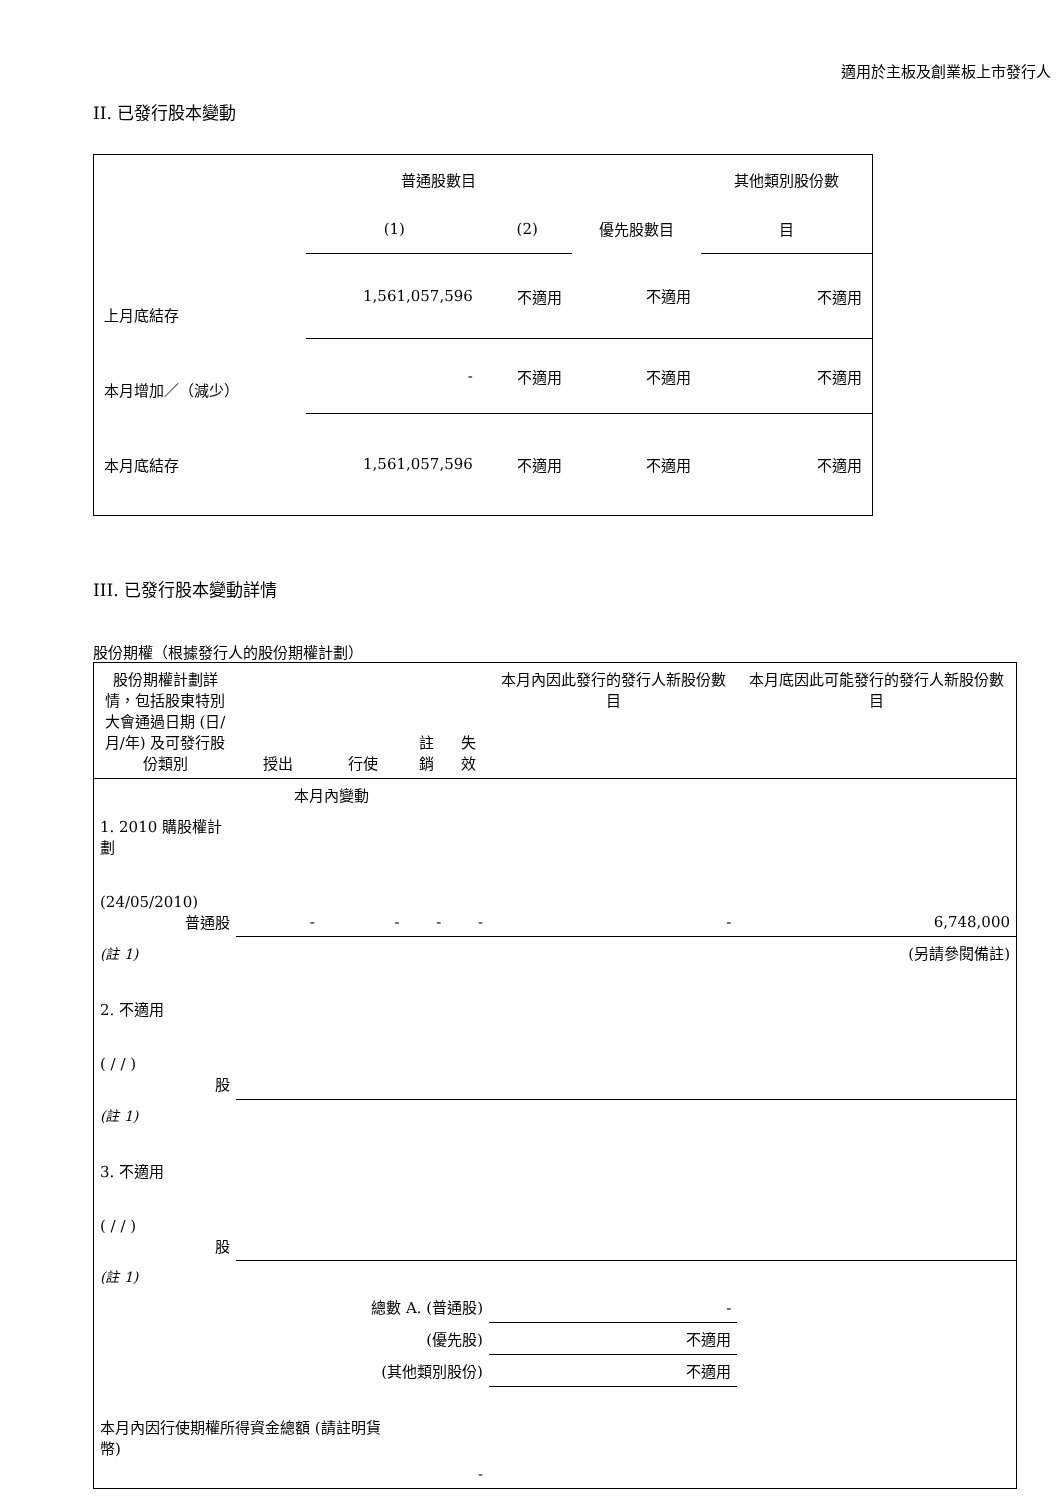適用於主板及創業板上市發行人
II. 已發行股本變動
| | 普通股數目 | | | 其他類別股份數 |
| | (1) | (2) | 優先股數目 | 目 |
| 上月底結存 | 1,561,057,596 | 不適用 | 不適用 | 不適用 |
| 本月增加／（減少） | - | 不適用 | 不適用 | 不適用 |
| 本月底結存 | 1,561,057,596 | 不適用 | 不適用 | 不適用 |
III. 已發行股本變動詳情
股份期權（根據發行人的股份期權計劃）
| 股份期權計劃詳情，包括股東特別大會通過日期 (日/月/年) 及可發行股份類別 | 授出 | 行使 | 註銷 | 失效 | 本月內因此發行的發行人新股份數目 | 本月底因此可能發行的發行人新股份數目 |
| 本月內變動 | | | | | | |
| 1. 2010 購股權計劃 (24/05/2010) 普通股 | - | - | - | - | - | 6,748,000 |
| (註 1) | (另請參閱備註) | | | | | |
| 2. 不適用 ( / / ) 股 | | | | | | |
| (註 1) | | | | | | |
| 3. 不適用 ( / / ) 股 | | | | | | |
| (註 1) | | | | | | |
| 總數 A. (普通股) | | | | | - | |
| (優先股) | | | | | 不適用 | |
| (其他類別股份) | | | | | 不適用 | |
| 本月內因行使期權所得資金總額 (請註明貨幣) | | | - | | | |